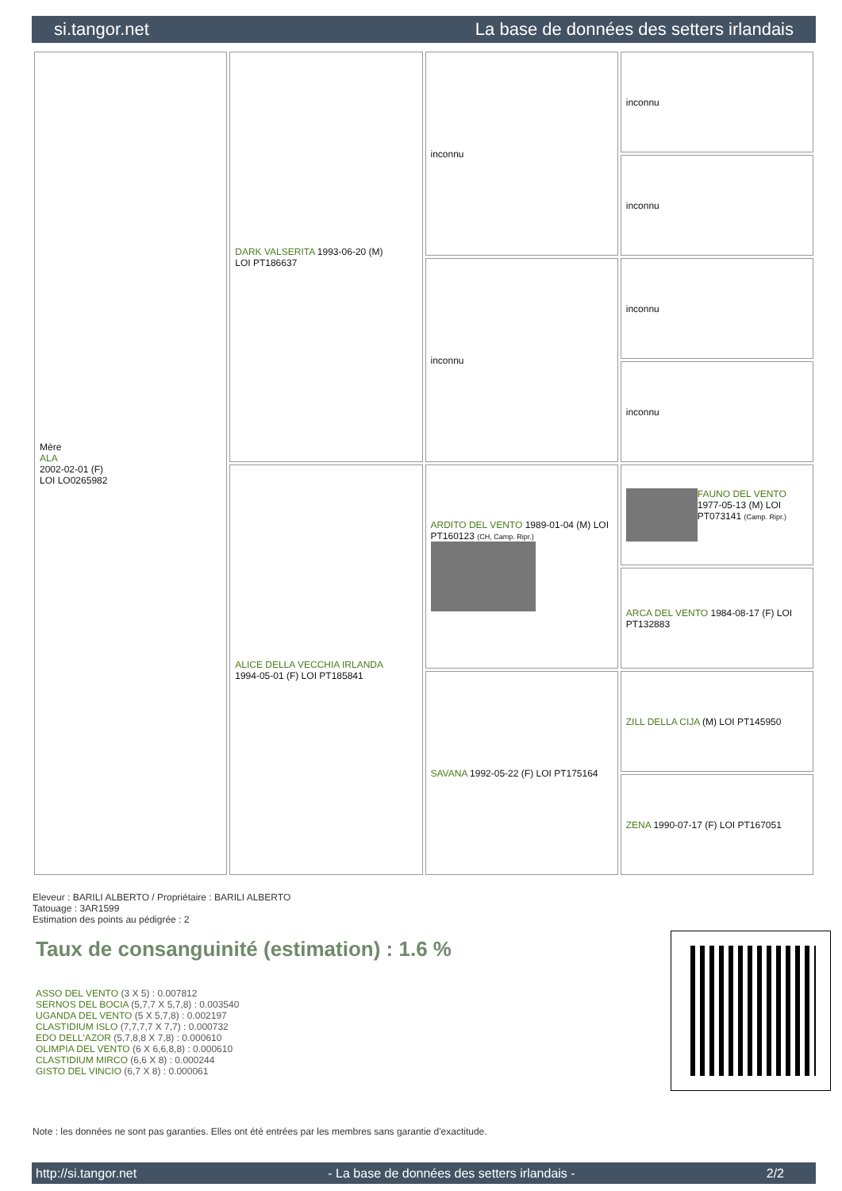si.tangor.net La base de données des setters irlandais
| Mère ALA 2002-02-01 (F) LOI LO0265982 | DARK VALSERITA 1993-06-20 (M) LOI PT186637 | inconnu | inconnu |
| | | | inconnu |
| | | inconnu | inconnu |
| | | | inconnu |
| | ALICE DELLA VECCHIA IRLANDA 1994-05-01 (F) LOI PT185841 | ARDITO DEL VENTO 1989-01-04 (M) LOI PT160123 (CH, Camp. Ripr.) | FAUNO DEL VENTO 1977-05-13 (M) LOI PT073141 (Camp. Ripr.) |
| | | | ARCA DEL VENTO 1984-08-17 (F) LOI PT132883 |
| | | SAVANA 1992-05-22 (F) LOI PT175164 | ZILL DELLA CIJA (M) LOI PT145950 |
| | | | ZENA 1990-07-17 (F) LOI PT167051 |
Eleveur : BARILI ALBERTO / Propriétaire : BARILI ALBERTO
Tatouage : 3AR1599
Estimation des points au pédigrée : 2
Taux de consanguinité (estimation) : 1.6 %
ASSO DEL VENTO (3 X 5) : 0.007812
SERNOS DEL BOCIA (5,7,7 X 5,7,8) : 0.003540
UGANDA DEL VENTO (5 X 5,7,8) : 0.002197
CLASTIDIUM ISLO (7,7,7,7 X 7,7) : 0.000732
EDO DELL'AZOR (5,7,8,8 X 7,8) : 0.000610
OLIMPIA DEL VENTO (6 X 6,6,8,8) : 0.000610
CLASTIDIUM MIRCO (6,6 X 8) : 0.000244
GISTO DEL VINCIO (6,7 X 8) : 0.000061
Note : les données ne sont pas garanties. Elles ont été entrées par les membres sans garantie d'exactitude.
http://si.tangor.net - La base de données des setters irlandais - 2/2